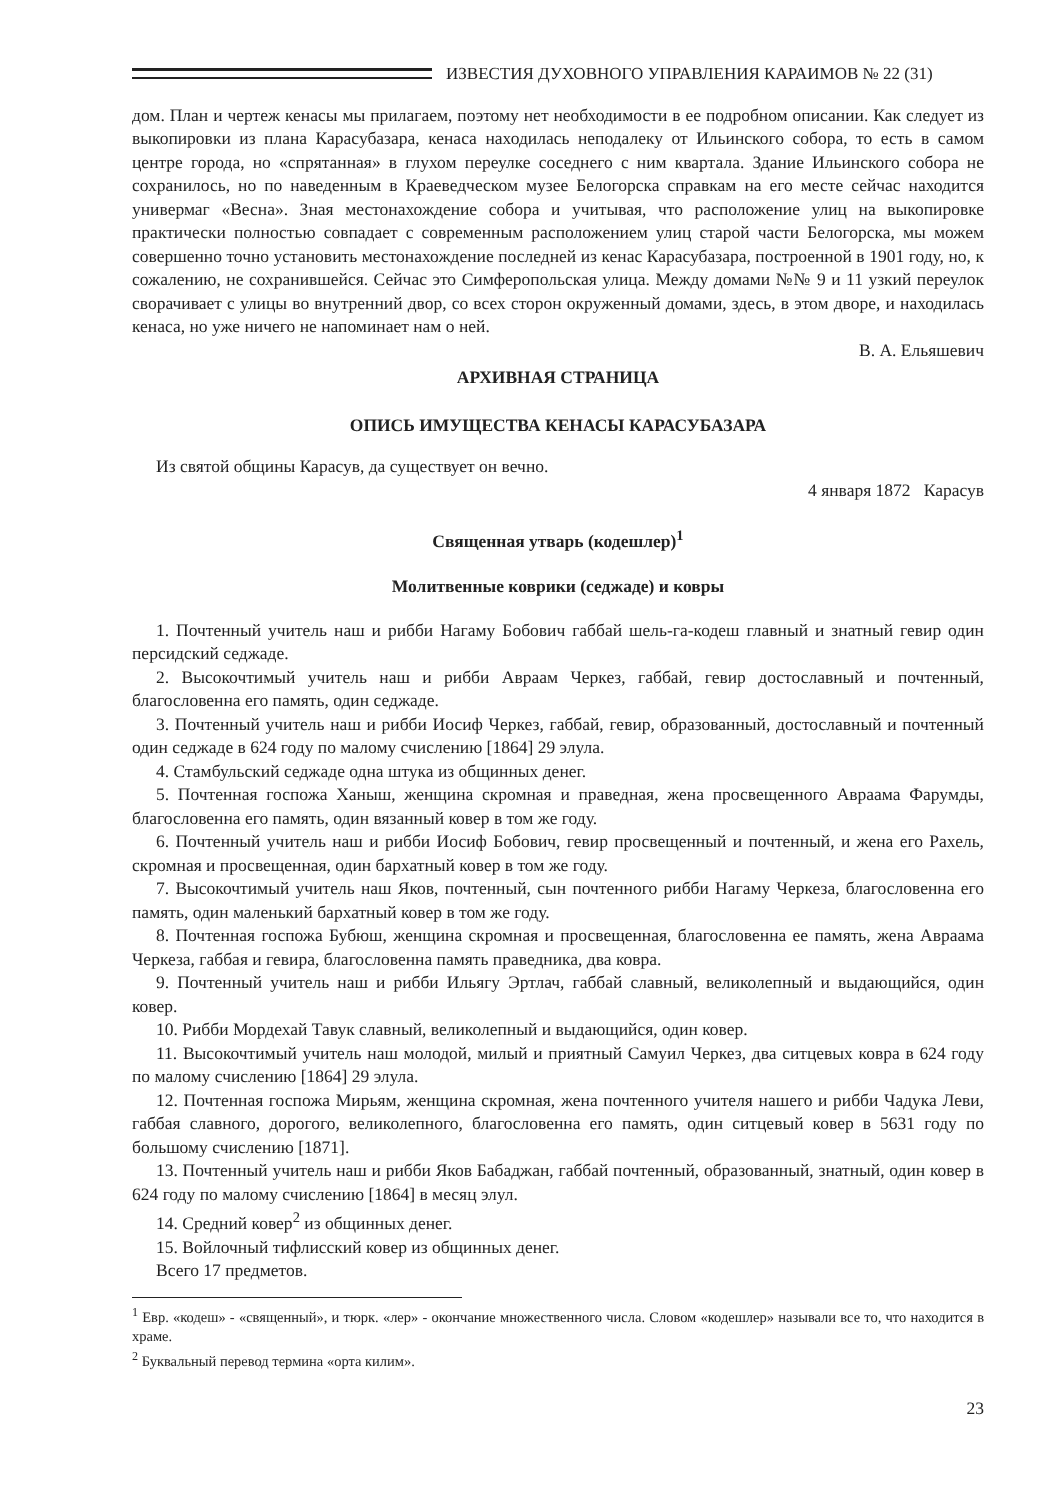ИЗВЕСТИЯ ДУХОВНОГО УПРАВЛЕНИЯ КАРАИМОВ № 22 (31)
дом. План и чертеж кенасы мы прилагаем, поэтому нет необходимости в ее подробном описании. Как следует из выкопировки из плана Карасубазара, кенаса находилась неподалеку от Ильинского собора, то есть в самом центре города, но «спрятанная» в глухом переулке соседнего с ним квартала. Здание Ильинского собора не сохранилось, но по наведенным в Краеведческом музее Белогорска справкам на его месте сейчас находится универмаг «Весна». Зная местонахождение собора и учитывая, что расположение улиц на выкопировке практически полностью совпадает с современным расположением улиц старой части Белогорска, мы можем совершенно точно установить местонахождение последней из кенас Карасубазара, построенной в 1901 году, но, к сожалению, не сохранившейся. Сейчас это Симферопольская улица. Между домами №№ 9 и 11 узкий переулок сворачивает с улицы во внутренний двор, со всех сторон окруженный домами, здесь, в этом дворе, и находилась кенаса, но уже ничего не напоминает нам о ней.
В. А. Ельяшевич
АРХИВНАЯ СТРАНИЦА
ОПИСЬ ИМУЩЕСТВА КЕНАСЫ КАРАСУБАЗАРА
Из святой общины Карасув, да существует он вечно.
4 января 1872 Карасув
Священная утварь (кодешлер)<sup>1</sup>
Молитвенные коврики (седжаде) и ковры
1. Почтенный учитель наш и рибби Нагаму Бобович габбай шель-га-кодеш главный и знатный гевир один персидский седжаде.
2. Высокочтимый учитель наш и рибби Авраам Черкез, габбай, гевир достославный и почтенный, благословенна его память, один седжаде.
3. Почтенный учитель наш и рибби Иосиф Черкез, габбай, гевир, образованный, достославный и почтенный один седжаде в 624 году по малому счислению [1864] 29 элула.
4. Стамбульский седжаде одна штука из общинных денег.
5. Почтенная госпожа Ханыш, женщина скромная и праведная, жена просвещенного Авраама Фарумды, благословенна его память, один вязанный ковер в том же году.
6. Почтенный учитель наш и рибби Иосиф Бобович, гевир просвещенный и почтенный, и жена его Рахель, скромная и просвещенная, один бархатный ковер в том же году.
7. Высокочтимый учитель наш Яков, почтенный, сын почтенного рибби Нагаму Черкеза, благословенна его память, один маленький бархатный ковер в том же году.
8. Почтенная госпожа Бубюш, женщина скромная и просвещенная, благословенна ее память, жена Авраама Черкеза, габбая и гевира, благословенна память праведника, два ковра.
9. Почтенный учитель наш и рибби Ильягу Эртлач, габбай славный, великолепный и выдающийся, один ковер.
10. Рибби Мордехай Тавук славный, великолепный и выдающийся, один ковер.
11. Высокочтимый учитель наш молодой, милый и приятный Самуил Черкез, два ситцевых ковра в 624 году по малому счислению [1864] 29 элула.
12. Почтенная госпожа Мирьям, женщина скромная, жена почтенного учителя нашего и рибби Чадука Леви, габбая славного, дорогого, великолепного, благословенна его память, один ситцевый ковер в 5631 году по большому счислению [1871].
13. Почтенный учитель наш и рибби Яков Бабаджан, габбай почтенный, образованный, знатный, один ковер в 624 году по малому счислению [1864] в месяц элул.
14. Средний ковер<sup>2</sup> из общинных денег.
15. Войлочный тифлисский ковер из общинных денег.
Всего 17 предметов.
<sup>1</sup> Евр. «кодеш» - «священный», и тюрк. «лер» - окончание множественного числа. Словом «кодешлер» называли все то, что находится в храме.
<sup>2</sup> Буквальный перевод термина «орта килим».
23